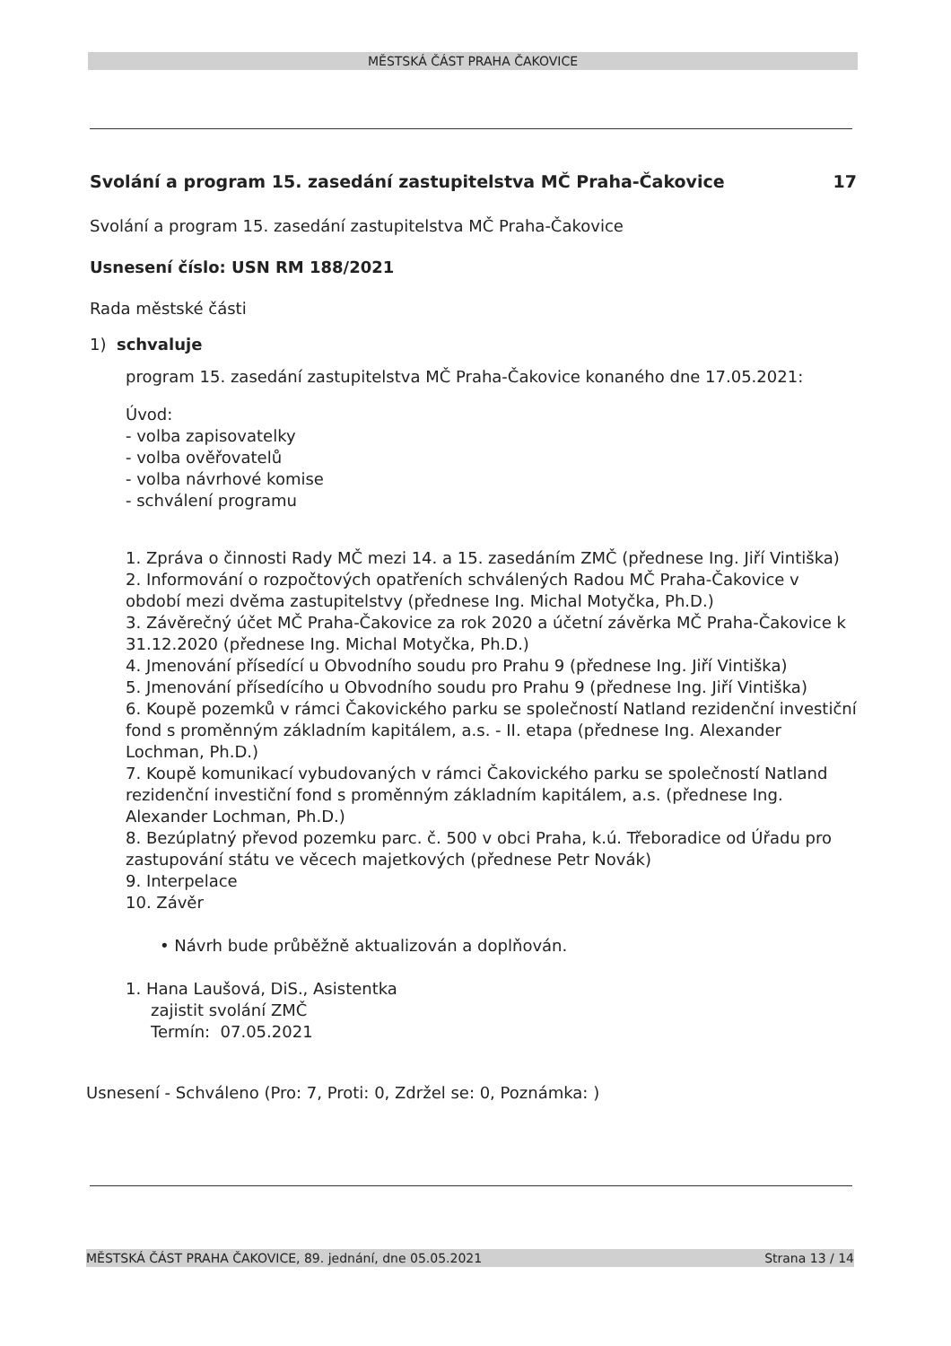MĚSTSKÁ ČÁST PRAHA ČAKOVICE
Svolání a program 15. zasedání zastupitelstva MČ Praha-Čakovice 17
Svolání a program 15. zasedání zastupitelstva MČ Praha-Čakovice
Usnesení číslo: USN RM 188/2021
Rada městské části
1) schvaluje
program 15. zasedání zastupitelstva MČ Praha-Čakovice konaného dne 17.05.2021:
Úvod:
- volba zapisovatelky
- volba ověřovatelů
- volba návrhové komise
- schválení programu
1. Zpráva o činnosti Rady MČ mezi 14. a 15. zasedáním ZMČ (přednese Ing. Jiří Vintiška)
2. Informování o rozpočtových opatřeních schválených Radou MČ Praha-Čakovice v období mezi dvěma zastupitelstvy (přednese Ing. Michal Motyčka, Ph.D.)
3. Závěrečný účet MČ Praha-Čakovice za rok 2020 a účetní závěrka MČ Praha-Čakovice k 31.12.2020 (přednese Ing. Michal Motyčka, Ph.D.)
4. Jmenování přísedící u Obvodního soudu pro Prahu 9 (přednese Ing. Jiří Vintiška)
5. Jmenování přísedícího u Obvodního soudu pro Prahu 9 (přednese Ing. Jiří Vintiška)
6. Koupě pozemků v rámci Čakovického parku se společností Natland rezidenční investiční fond s proměnným základním kapitálem, a.s. - II. etapa (přednese Ing. Alexander Lochman, Ph.D.)
7. Koupě komunikací vybudovaných v rámci Čakovického parku se společností Natland rezidenční investiční fond s proměnným základním kapitálem, a.s. (přednese Ing. Alexander Lochman, Ph.D.)
8. Bezúplatný převod pozemku parc. č. 500 v obci Praha, k.ú. Třeboradice od Úřadu pro zastupování státu ve věcech majetkových (přednese Petr Novák)
9. Interpelace
10. Závěr
• Návrh bude průběžně aktualizován a doplňován.
1. Hana Laušová, DiS., Asistentka
zajistit svolání ZMČ
Termín: 07.05.2021
Usnesení - Schváleno (Pro: 7, Proti: 0, Zdržel se: 0, Poznámka: )
MĚSTSKÁ ČÁST PRAHA ČAKOVICE, 89. jednání, dne 05.05.2021 Strana 13 / 14